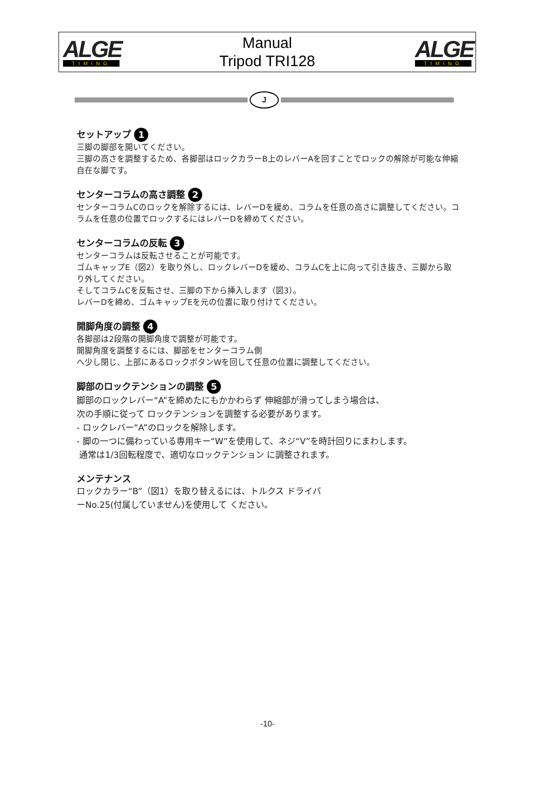ALGE
TIMING
Manual
Tripod TRI128
ALGE
TIMING
J
セットアップ 1
三脚の脚部を開いてください。
三脚の高さを調整するため、各脚部はロックカラーB上のレバーAを回すことでロックの解除が可能な伸縮自在な脚です。
センターコラムの高さ調整 2
センターコラムCのロックを解除するには、レバーDを緩め、コラムを任意の高さに調整してください。コラムを任意の位置でロックするにはレバーDを締めてください。
センターコラムの反転 3
センターコラムは反転させることが可能です。
ゴムキャップE（図2）を取り外し、ロックレバーDを緩め、コラムCを上に向って引き抜き、三脚から取り外してください。
そしてコラムCを反転させ、三脚の下から挿入します（図3）。
レバーDを締め、ゴムキャップEを元の位置に取り付けてください。
開脚角度の調整 4
各脚部は2段階の開脚角度で調整が可能です。
開脚角度を調整するには、脚部をセンターコラム側
へ少し閉じ、上部にあるロックボタンWを回して任意の位置に調整してください。
脚部のロックテンションの調整 5
脚部のロックレバー“A”を締めたにもかかわらず 伸縮部が滑ってしまう場合は、
次の手順に従って ロックテンションを調整する必要があります。
- ロックレバー“A”のロックを解除します。
- 脚の一つに備わっている専用キー“W”を使用して、ネジ“V”を時計回りにまわします。
通常は1/3回転程度で、適切なロックテンション に調整されます。
メンテナンス
ロックカラー“B”（図1）を取り替えるには、トルクス ドライバ
ーNo.25(付属していません)を使用して ください。
-10-